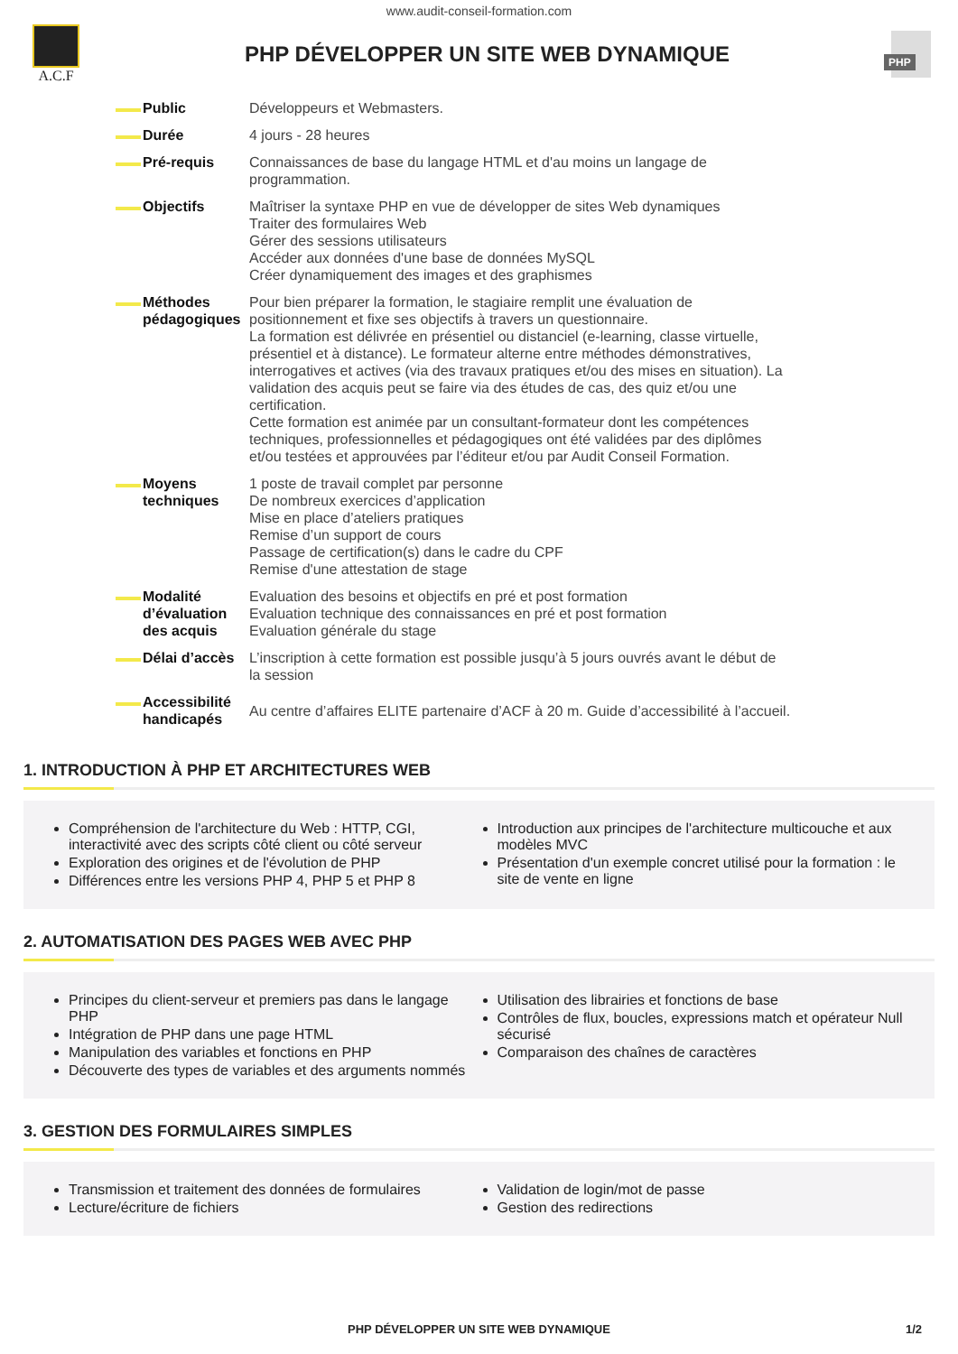www.audit-conseil-formation.com
A.C.F
PHP DÉVELOPPER UN SITE WEB DYNAMIQUE
PHP
| Public | Développeurs et Webmasters. |
| Durée | 4 jours - 28 heures |
| Pré-requis | Connaissances de base du langage HTML et d'au moins un langage de programmation. |
| Objectifs | Maîtriser la syntaxe PHP en vue de développer de sites Web dynamiques Traiter des formulaires Web Gérer des sessions utilisateurs Accéder aux données d'une base de données MySQL Créer dynamiquement des images et des graphismes |
| Méthodes pédagogiques | Pour bien préparer la formation, le stagiaire remplit une évaluation de positionnement et fixe ses objectifs à travers un questionnaire. La formation est délivrée en présentiel ou distanciel (e-learning, classe virtuelle, présentiel et à distance). Le formateur alterne entre méthodes démonstratives, interrogatives et actives (via des travaux pratiques et/ou des mises en situation). La validation des acquis peut se faire via des études de cas, des quiz et/ou une certification. Cette formation est animée par un consultant-formateur dont les compétences techniques, professionnelles et pédagogiques ont été validées par des diplômes et/ou testées et approuvées par l’éditeur et/ou par Audit Conseil Formation. |
| Moyens techniques | 1 poste de travail complet par personne De nombreux exercices d’application Mise en place d’ateliers pratiques Remise d’un support de cours Passage de certification(s) dans le cadre du CPF Remise d'une attestation de stage |
| Modalité d’évaluation des acquis | Evaluation des besoins et objectifs en pré et post formation Evaluation technique des connaissances en pré et post formation Evaluation générale du stage |
| Délai d’accès | L’inscription à cette formation est possible jusqu’à 5 jours ouvrés avant le début de la session |
| Accessibilité handicapés | Au centre d’affaires ELITE partenaire d’ACF à 20 m. Guide d’accessibilité à l’accueil. |
1. INTRODUCTION À PHP ET ARCHITECTURES WEB
Compréhension de l'architecture du Web : HTTP, CGI, interactivité avec des scripts côté client ou côté serveur
Exploration des origines et de l'évolution de PHP
Différences entre les versions PHP 4, PHP 5 et PHP 8
Introduction aux principes de l'architecture multicouche et aux modèles MVC
Présentation d'un exemple concret utilisé pour la formation : le site de vente en ligne
2. AUTOMATISATION DES PAGES WEB AVEC PHP
Principes du client-serveur et premiers pas dans le langage PHP
Intégration de PHP dans une page HTML
Manipulation des variables et fonctions en PHP
Découverte des types de variables et des arguments nommés
Utilisation des librairies et fonctions de base
Contrôles de flux, boucles, expressions match et opérateur Null sécurisé
Comparaison des chaînes de caractères
3. GESTION DES FORMULAIRES SIMPLES
Transmission et traitement des données de formulaires
Lecture/écriture de fichiers
Validation de login/mot de passe
Gestion des redirections
PHP DÉVELOPPER UN SITE WEB DYNAMIQUE 1/2